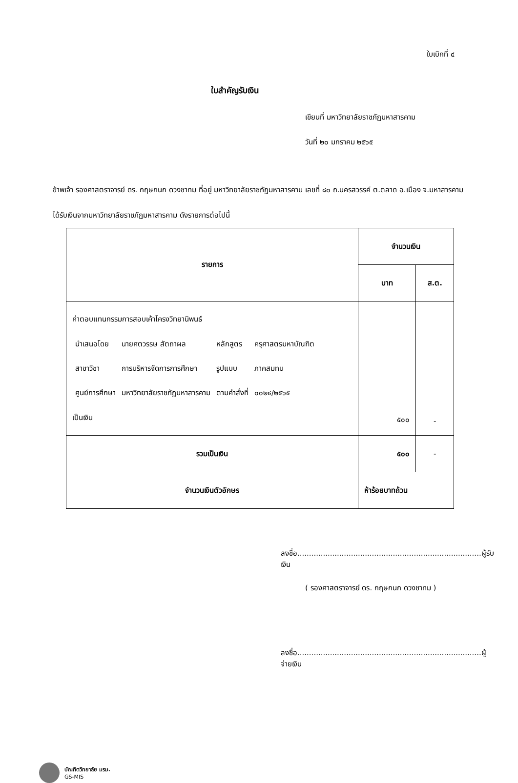ใบเบิกที่ ๔
ใบสำคัญรับเงิน
เขียนที่ มหาวิทยาลัยราชภัฏมหาสารคาม
วันที่ ๒๐ มกราคม ๒๕๖๕
ข้าพเจ้า รองศาสตราจารย์ ดร. กฤษกนก ดวงชาทม ที่อยู่ มหาวิทยาลัยราชภัฏมหาสารคาม เลขที่ ๘๐ ถ.นครสวรรค์ ต.ตลาด อ.เมือง จ.มหาสารคาม
ได้รับเงินจากมหาวิทยาลัยราชภัฏมหาสารคาม ดังรายการต่อไปนี้
| รายการ | จำนวนเงิน | |
| --- | --- | --- |
| | บาท | ส.ต. |
| ค่าตอบแทนกรรมการสอบเค้าโครงวิทยานิพนธ์ / นำเสนอโดย / นายศตวรรษ สัตถาผล / หลักสูตร / ครุศาสตรมหาบัณฑิต / / สาขาวิชา / การบริหารจัดการการศึกษา / รูปแบบ / ภาคสมทบ / / ศูนย์การศึกษา / มหาวิทยาลัยราชภัฏมหาสารคาม / ตามคำสั่งที่ / ๐๐๒๔/๒๕๖๕ / เป็นเงิน | ๕๐๐ | - |
| รวมเป็นเงิน | ๕๐๐ | - |
| จำนวนเงินตัวอักษร | ห้าร้อยบาทถ้วน | |
ลงชื่อ...............................................................................ผู้รับเงิน
( รองศาสตราจารย์ ดร. กฤษกนก ดวงชาทม )
ลงชื่อ...............................................................................ผู้จ่ายเงิน
บัณฑิตวิทยาลัย มรม.
GS-MIS